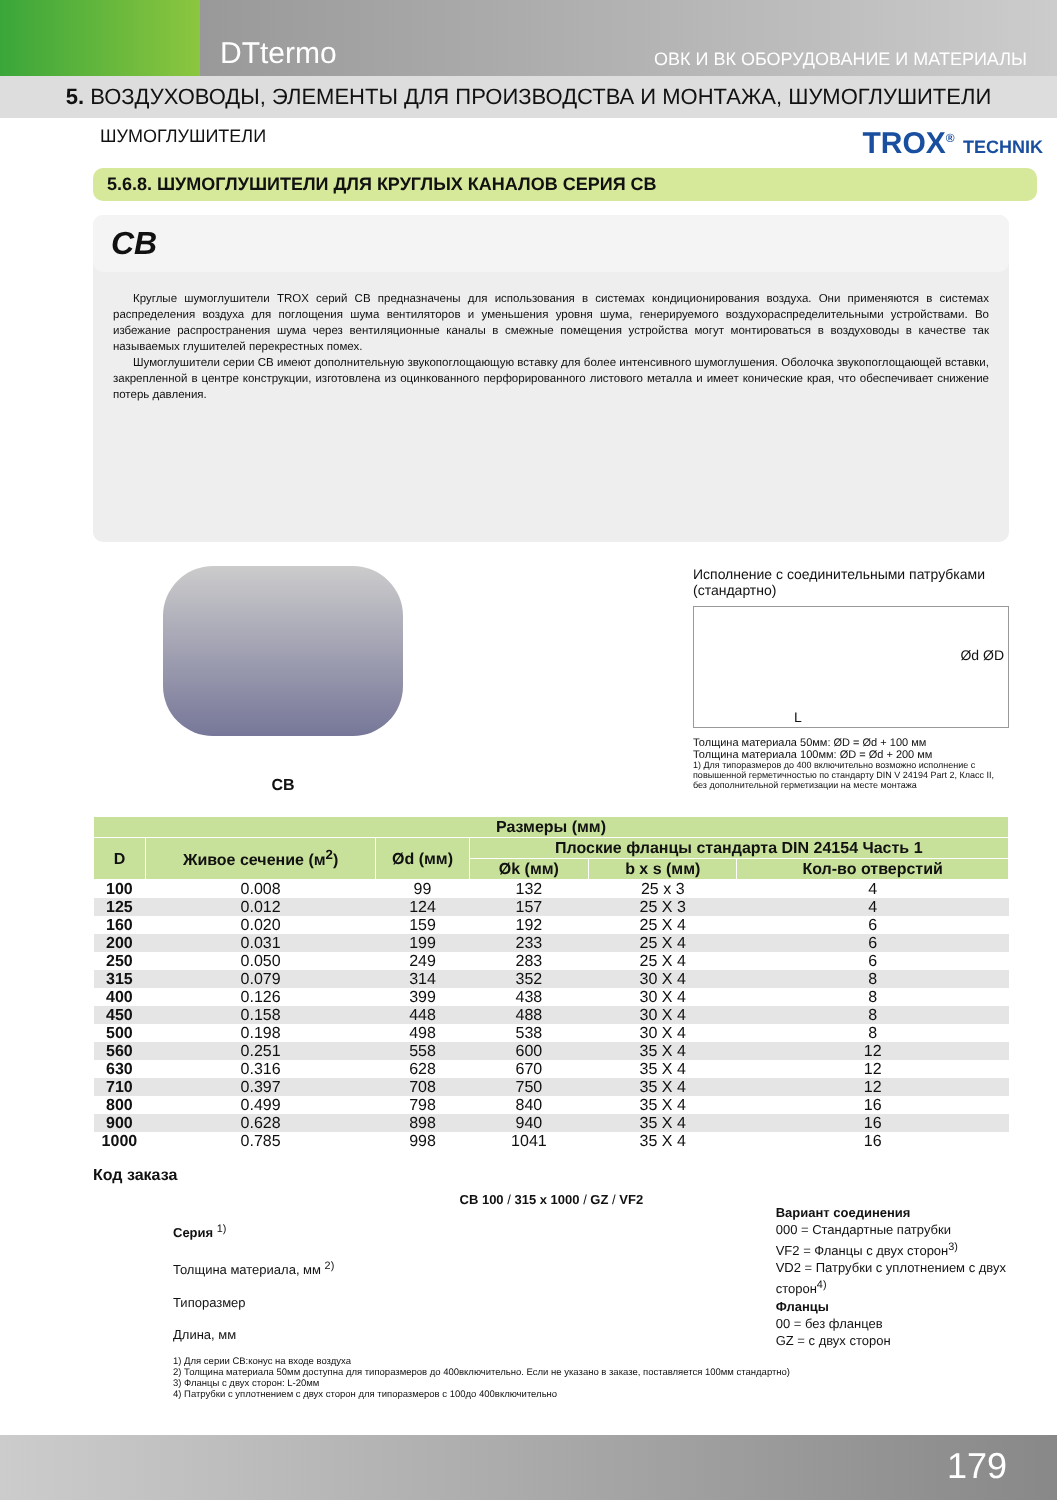DTtermo ОВК И ВК ОБОРУДОВАНИЕ И МАТЕРИАЛЫ
5. ВОЗДУХОВОДЫ, ЭЛЕМЕНТЫ ДЛЯ ПРОИЗВОДСТВА И МОНТАЖА, ШУМОГЛУШИТЕЛИ
ШУМОГЛУШИТЕЛИ TROX<sup>®</sup> TECHNIK
5.6.8. ШУМОГЛУШИТЕЛИ ДЛЯ КРУГЛЫХ КАНАЛОВ СЕРИЯ CB
CB
Круглые шумоглушители TROX серий CB предназначены для использования в системах кондиционирования воздуха. Они применяются в системах распределения воздуха для поглощения шума вентиляторов и уменьшения уровня шума, генерируемого воздухораспределительными устройствами. Во избежание распространения шума через вентиляционные каналы в смежные помещения устройства могут монтироваться в воздуховоды в качестве так называемых глушителей перекрестных помех.
Шумоглушители серии CB имеют дополнительную звукопоглощающую вставку для более интенсивного шумоглушения. Оболочка звукопоглощающей вставки, закрепленной в центре конструкции, изготовлена из оцинкованного перфорированного листового металла и имеет конические края, что обеспечивает снижение потерь давления.
CB
Исполнение с соединительными патрубками (стандартно)
L
Ød ØD
Толщина материала 50мм: ØD = Ød + 100 мм
Толщина материала 100мм: ØD = Ød + 200 мм
1) Для типоразмеров до 400 включительно возможно исполнение с повышенной герметичностью по стандарту DIN V 24194 Part 2, Класс II, без дополнительной герметизации на месте монтажа
| Размеры (мм) | | | | | |
| --- | --- | --- | --- | --- | --- |
| D | Живое сечение (м<sup>2</sup>) | Ød (мм) | Плоские фланцы стандарта DIN 24154 Часть 1 | | |
| | | | Øk (мм) | b x s (мм) | Кол-во отверстий |
| 100 | 0.008 | 99 | 132 | 25 x 3 | 4 |
| 125 | 0.012 | 124 | 157 | 25 X 3 | 4 |
| 160 | 0.020 | 159 | 192 | 25 X 4 | 6 |
| 200 | 0.031 | 199 | 233 | 25 X 4 | 6 |
| 250 | 0.050 | 249 | 283 | 25 X 4 | 6 |
| 315 | 0.079 | 314 | 352 | 30 X 4 | 8 |
| 400 | 0.126 | 399 | 438 | 30 X 4 | 8 |
| 450 | 0.158 | 448 | 488 | 30 X 4 | 8 |
| 500 | 0.198 | 498 | 538 | 30 X 4 | 8 |
| 560 | 0.251 | 558 | 600 | 35 X 4 | 12 |
| 630 | 0.316 | 628 | 670 | 35 X 4 | 12 |
| 710 | 0.397 | 708 | 750 | 35 X 4 | 12 |
| 800 | 0.499 | 798 | 840 | 35 X 4 | 16 |
| 900 | 0.628 | 898 | 940 | 35 X 4 | 16 |
| 1000 | 0.785 | 998 | 1041 | 35 X 4 | 16 |
Код заказа
Серия <sup>1)</sup>
Толщина материала, мм <sup>2)</sup>
Типоразмер
Длина, мм
CB 100 / 315 x 1000 / GZ / VF2
Вариант соединения
000 = Стандартные патрубки
VF2 = Фланцы с двух сторон<sup>3)</sup>
VD2 = Патрубки с уплотнением с двух сторон<sup>4)</sup>
Фланцы
00 = без фланцев
GZ = с двух сторон
1) Для серии CB:конус на входе воздуха
2) Толщина материала 50мм доступна для типоразмеров до 400включительно. Если не указано в заказе, поставляется 100мм стандартно)
3) Фланцы с двух сторон: L-20мм
4) Патрубки с уплотнением с двух сторон для типоразмеров с 100до 400включительно
179